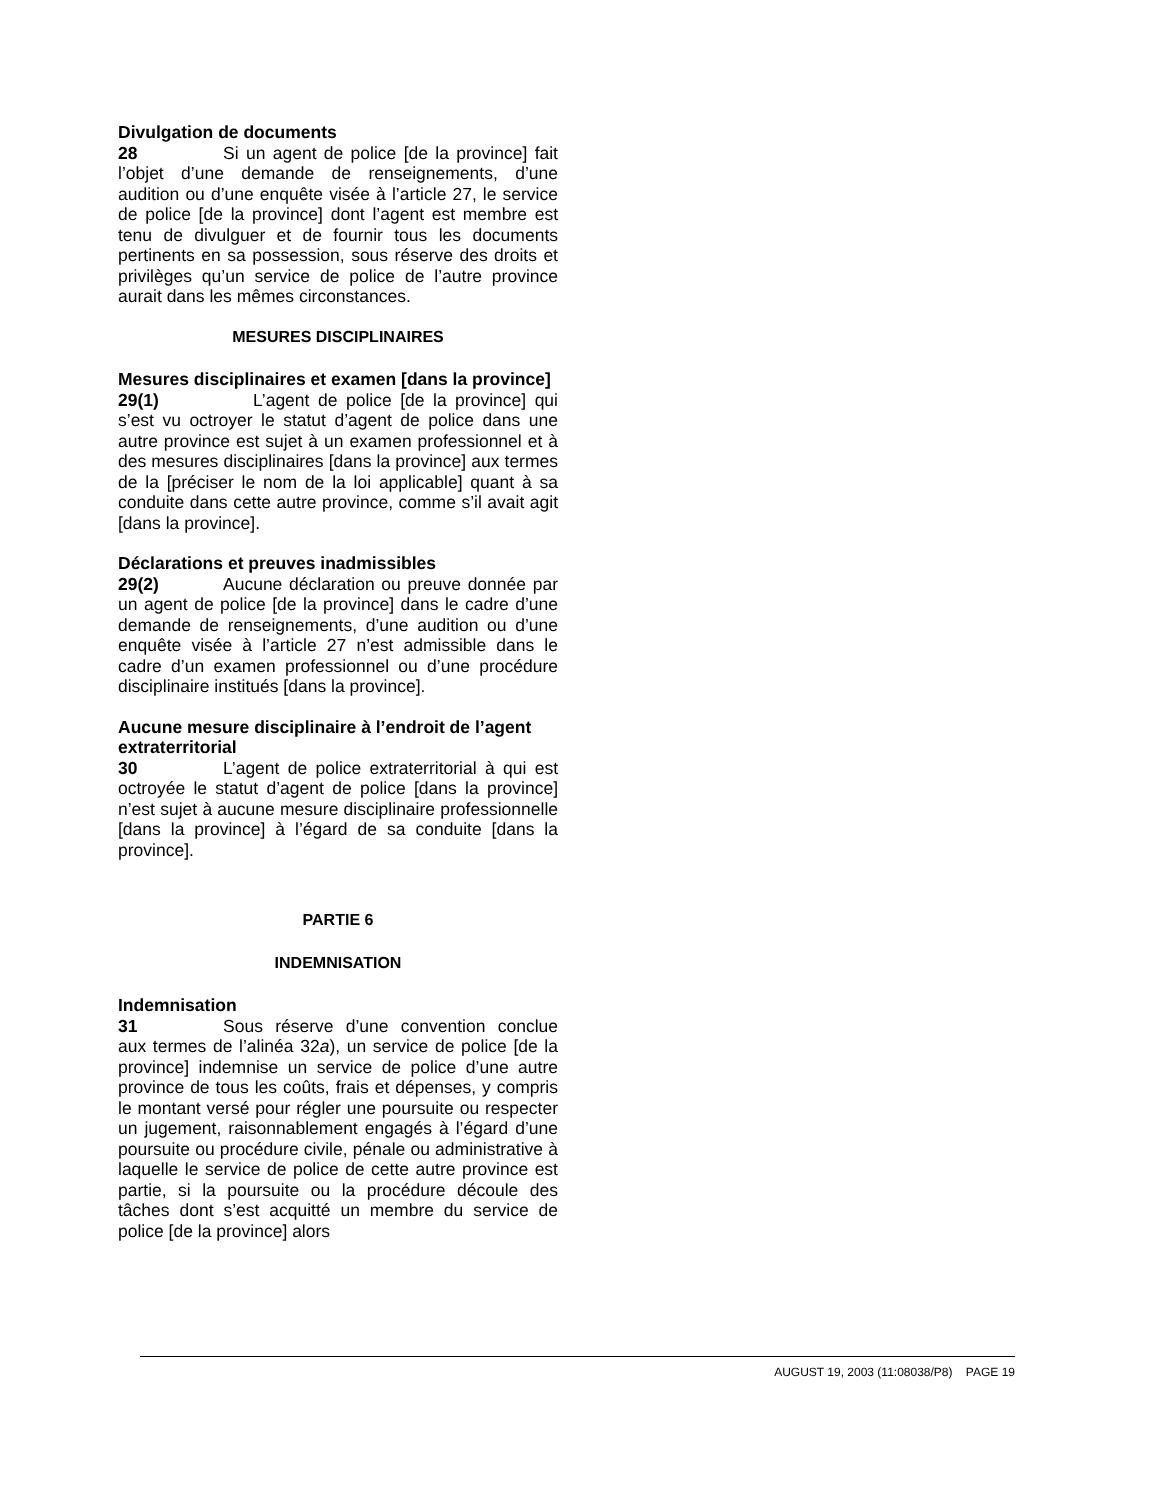Divulgation de documents
28 Si un agent de police [de la province] fait l’objet d’une demande de renseignements, d’une audition ou d’une enquête visée à l’article 27, le service de police [de la province] dont l’agent est membre est tenu de divulguer et de fournir tous les documents pertinents en sa possession, sous réserve des droits et privilèges qu’un service de police de l’autre province aurait dans les mêmes circonstances.
MESURES DISCIPLINAIRES
Mesures disciplinaires et examen [dans la province]
29(1) L’agent de police [de la province] qui s’est vu octroyer le statut d’agent de police dans une autre province est sujet à un examen professionnel et à des mesures disciplinaires [dans la province] aux termes de la [préciser le nom de la loi applicable] quant à sa conduite dans cette autre province, comme s’il avait agit [dans la province].
Déclarations et preuves inadmissibles
29(2) Aucune déclaration ou preuve donnée par un agent de police [de la province] dans le cadre d’une demande de renseignements, d’une audition ou d’une enquête visée à l’article 27 n’est admissible dans le cadre d’un examen professionnel ou d’une procédure disciplinaire institués [dans la province].
Aucune mesure disciplinaire à l’endroit de l’agent extraterritorial
30 L’agent de police extraterritorial à qui est octroyée le statut d’agent de police [dans la province] n’est sujet à aucune mesure disciplinaire professionnelle [dans la province] à l’égard de sa conduite [dans la province].
PARTIE 6
INDEMNISATION
Indemnisation
31 Sous réserve d’une convention conclue aux termes de l’alinéa 32a), un service de police [de la province] indemnise un service de police d’une autre province de tous les coûts, frais et dépenses, y compris le montant versé pour régler une poursuite ou respecter un jugement, raisonnablement engagés à l’égard d’une poursuite ou procédure civile, pénale ou administrative à laquelle le service de police de cette autre province est partie, si la poursuite ou la procédure découle des tâches dont s’est acquitté un membre du service de police [de la province] alors
AUGUST 19, 2003 (11:08038/P8) PAGE 19